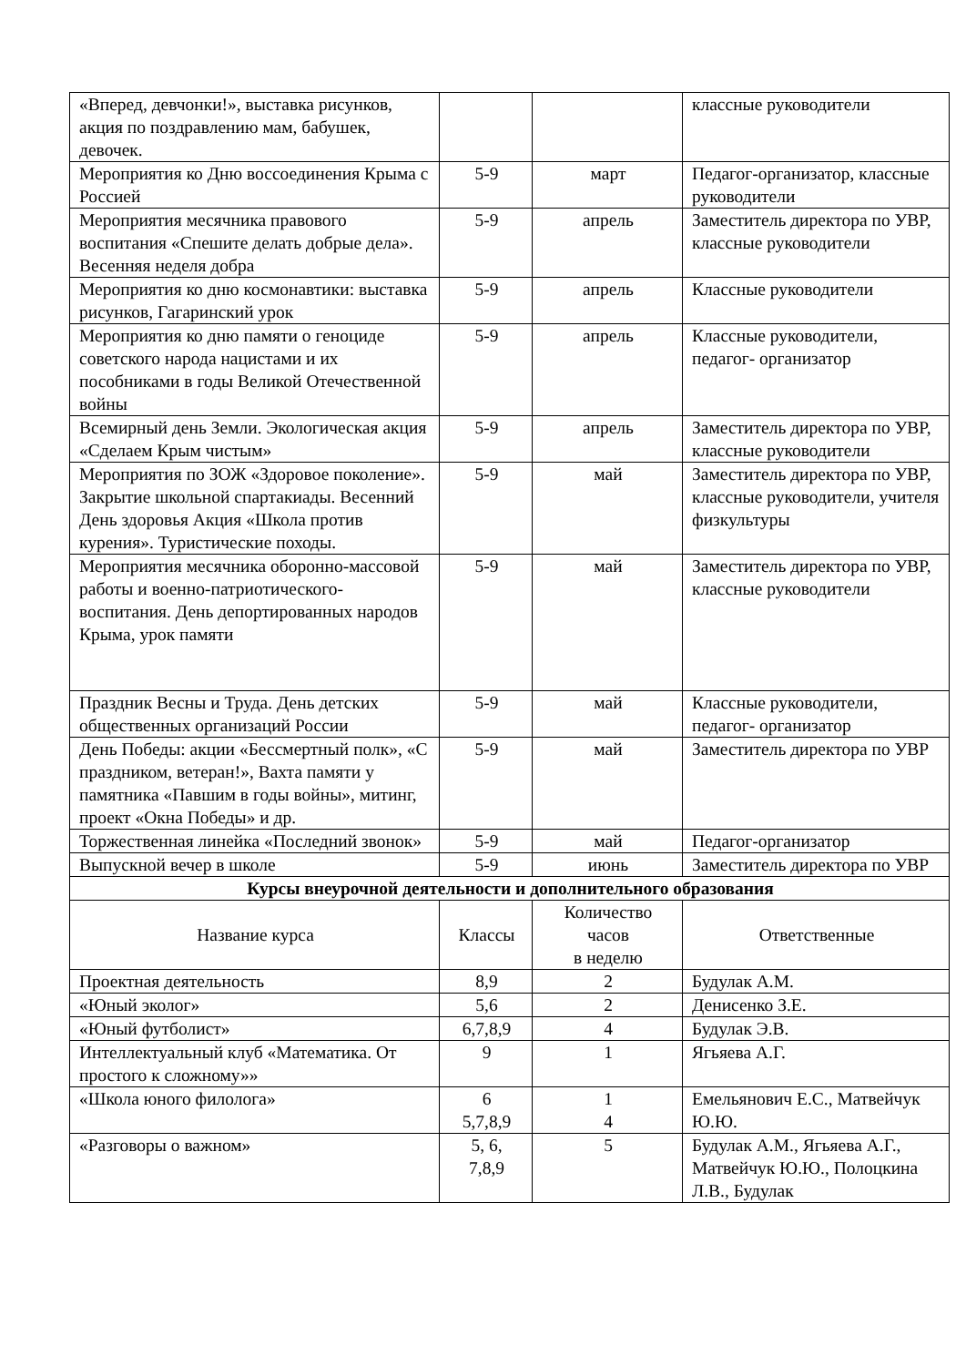| «Вперед, девчонки!», выставка рисунков, акция по поздравлению мам, бабушек, девочек. | | | классные руководители |
| Мероприятия ко Дню воссоединения Крыма с Россией | 5-9 | март | Педагог-организатор, классные руководители |
| Мероприятия месячника правового воспитания «Спешите делать добрые дела». Весенняя неделя добра | 5-9 | апрель | Заместитель директора по УВР, классные руководители |
| Мероприятия ко дню космонавтики: выставка рисунков, Гагаринский урок | 5-9 | апрель | Классные руководители |
| Мероприятия ко дню памяти о геноциде советского народа нацистами и их пособниками в годы Великой Отечественной войны | 5-9 | апрель | Классные руководители, педагог- организатор |
| Всемирный день Земли. Экологическая акция «Сделаем Крым чистым» | 5-9 | апрель | Заместитель директора по УВР, классные руководители |
| Мероприятия по ЗОЖ «Здоровое поколение». Закрытие школьной спартакиады. Весенний День здоровья Акция «Школа против курения». Туристические походы. | 5-9 | май | Заместитель директора по УВР, классные руководители, учителя физкультуры |
| Мероприятия месячника оборонно-массовой работы и военно-патриотического- воспитания. День депортированных народов Крыма, урок памяти | 5-9 | май | Заместитель директора по УВР, классные руководители |
| Праздник Весны и Труда. День детских общественных организаций России | 5-9 | май | Классные руководители, педагог- организатор |
| День Победы: акции «Бессмертный полк», «С праздником, ветеран!», Вахта памяти у памятника «Павшим в годы войны», митинг, проект «Окна Победы» и др. | 5-9 | май | Заместитель директора по УВР |
| Торжественная линейка «Последний звонок» | 5-9 | май | Педагог-организатор |
| Выпускной вечер в школе | 5-9 | июнь | Заместитель директора по УВР |
| Курсы внеурочной деятельности и дополнительного образования | | | |
| Название курса | Классы | Количество часов в неделю | Ответственные |
| Проектная деятельность | 8,9 | 2 | Будулак А.М. |
| «Юный эколог» | 5,6 | 2 | Денисенко З.Е. |
| «Юный футболист» | 6,7,8,9 | 4 | Будулак Э.В. |
| Интеллектуальный клуб «Математика. От простого к сложному»» | 9 | 1 | Ягьяева А.Г. |
| «Школа юного филолога» | 6 5,7,8,9 | 1 4 | Емельянович Е.С., Матвейчук Ю.Ю. |
| «Разговоры о важном» | 5, 6, 7,8,9 | 5 | Будулак А.М., Ягьяева А.Г., Матвейчук Ю.Ю., Полоцкина Л.В., Будулак |